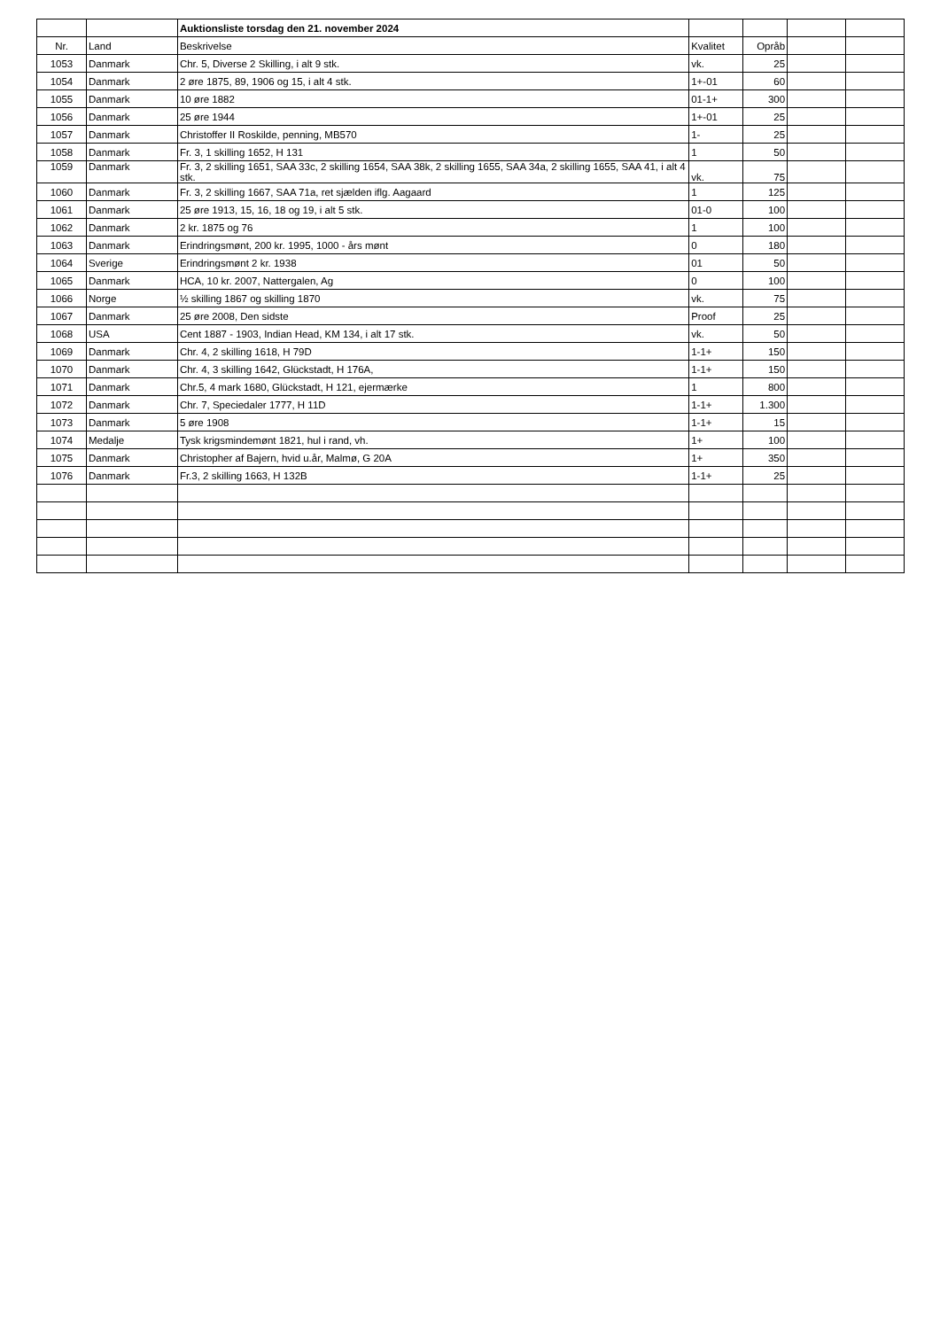| | | Auktionsliste torsdag den 21. november 2024 | | | | |
| Nr. | Land | Beskrivelse | Kvalitet | Opråb | | |
| 1053 | Danmark | Chr. 5, Diverse 2 Skilling, i alt 9 stk. | vk. | 25 | | |
| 1054 | Danmark | 2 øre 1875, 89, 1906 og 15, i alt 4 stk. | 1+-01 | 60 | | |
| 1055 | Danmark | 10 øre 1882 | 01-1+ | 300 | | |
| 1056 | Danmark | 25 øre 1944 | 1+-01 | 25 | | |
| 1057 | Danmark | Christoffer II Roskilde, penning, MB570 | 1- | 25 | | |
| 1058 | Danmark | Fr. 3, 1 skilling 1652, H 131 | 1 | 50 | | |
| 1059 | Danmark | Fr. 3, 2 skilling 1651, SAA 33c, 2 skilling 1654, SAA 38k, 2 skilling 1655, SAA 34a, 2 skilling 1655, SAA 41, i alt 4 stk. | vk. | 75 | | |
| 1060 | Danmark | Fr. 3, 2 skilling 1667, SAA 71a, ret sjælden iflg. Aagaard | 1 | 125 | | |
| 1061 | Danmark | 25 øre 1913, 15, 16, 18 og 19, i alt 5 stk. | 01-0 | 100 | | |
| 1062 | Danmark | 2 kr. 1875 og 76 | 1 | 100 | | |
| 1063 | Danmark | Erindringsmønt, 200 kr. 1995, 1000 - års mønt | 0 | 180 | | |
| 1064 | Sverige | Erindringsmønt 2 kr. 1938 | 01 | 50 | | |
| 1065 | Danmark | HCA, 10 kr. 2007, Nattergalen, Ag | 0 | 100 | | |
| 1066 | Norge | ½ skilling 1867 og skilling 1870 | vk. | 75 | | |
| 1067 | Danmark | 25 øre 2008, Den sidste | Proof | 25 | | |
| 1068 | USA | Cent 1887 - 1903, Indian Head, KM 134, i alt 17 stk. | vk. | 50 | | |
| 1069 | Danmark | Chr. 4, 2 skilling 1618, H 79D | 1-1+ | 150 | | |
| 1070 | Danmark | Chr. 4, 3 skilling 1642, Glückstadt, H 176A, | 1-1+ | 150 | | |
| 1071 | Danmark | Chr.5, 4 mark 1680, Glückstadt, H 121, ejermærke | 1 | 800 | | |
| 1072 | Danmark | Chr. 7, Speciedaler 1777, H 11D | 1-1+ | 1.300 | | |
| 1073 | Danmark | 5 øre 1908 | 1-1+ | 15 | | |
| 1074 | Medalje | Tysk krigsmindemønt 1821, hul i rand, vh. | 1+ | 100 | | |
| 1075 | Danmark | Christopher af Bajern, hvid u.år, Malmø, G 20A | 1+ | 350 | | |
| 1076 | Danmark | Fr.3, 2 skilling 1663, H 132B | 1-1+ | 25 | | |